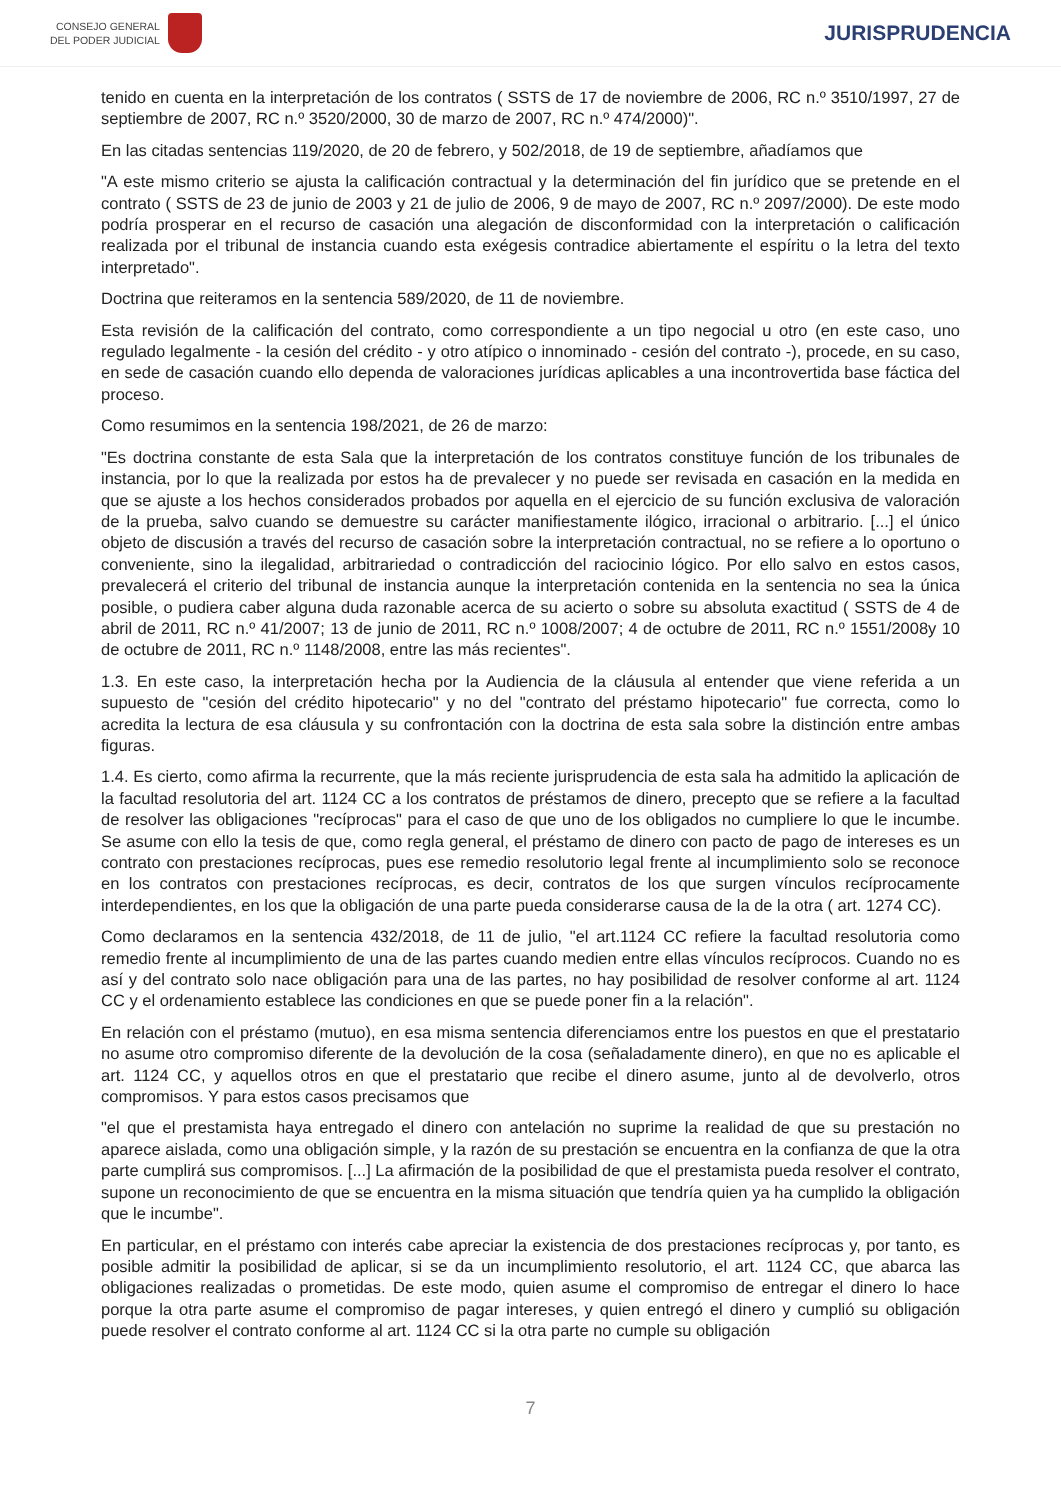CONSEJO GENERAL
DEL PODER JUDICIAL
JURISPRUDENCIA
tenido en cuenta en la interpretación de los contratos ( SSTS de 17 de noviembre de 2006, RC n.º 3510/1997, 27 de septiembre de 2007, RC n.º 3520/2000, 30 de marzo de 2007, RC n.º 474/2000)".
En las citadas sentencias 119/2020, de 20 de febrero, y 502/2018, de 19 de septiembre, añadíamos que
"A este mismo criterio se ajusta la calificación contractual y la determinación del fin jurídico que se pretende en el contrato ( SSTS de 23 de junio de 2003 y 21 de julio de 2006, 9 de mayo de 2007, RC n.º 2097/2000). De este modo podría prosperar en el recurso de casación una alegación de disconformidad con la interpretación o calificación realizada por el tribunal de instancia cuando esta exégesis contradice abiertamente el espíritu o la letra del texto interpretado".
Doctrina que reiteramos en la sentencia 589/2020, de 11 de noviembre.
Esta revisión de la calificación del contrato, como correspondiente a un tipo negocial u otro (en este caso, uno regulado legalmente - la cesión del crédito - y otro atípico o innominado - cesión del contrato -), procede, en su caso, en sede de casación cuando ello dependa de valoraciones jurídicas aplicables a una incontrovertida base fáctica del proceso.
Como resumimos en la sentencia 198/2021, de 26 de marzo:
"Es doctrina constante de esta Sala que la interpretación de los contratos constituye función de los tribunales de instancia, por lo que la realizada por estos ha de prevalecer y no puede ser revisada en casación en la medida en que se ajuste a los hechos considerados probados por aquella en el ejercicio de su función exclusiva de valoración de la prueba, salvo cuando se demuestre su carácter manifiestamente ilógico, irracional o arbitrario. [...] el único objeto de discusión a través del recurso de casación sobre la interpretación contractual, no se refiere a lo oportuno o conveniente, sino la ilegalidad, arbitrariedad o contradicción del raciocinio lógico. Por ello salvo en estos casos, prevalecerá el criterio del tribunal de instancia aunque la interpretación contenida en la sentencia no sea la única posible, o pudiera caber alguna duda razonable acerca de su acierto o sobre su absoluta exactitud ( SSTS de 4 de abril de 2011, RC n.º 41/2007; 13 de junio de 2011, RC n.º 1008/2007; 4 de octubre de 2011, RC n.º 1551/2008y 10 de octubre de 2011, RC n.º 1148/2008, entre las más recientes".
1.3. En este caso, la interpretación hecha por la Audiencia de la cláusula al entender que viene referida a un supuesto de "cesión del crédito hipotecario" y no del "contrato del préstamo hipotecario" fue correcta, como lo acredita la lectura de esa cláusula y su confrontación con la doctrina de esta sala sobre la distinción entre ambas figuras.
1.4. Es cierto, como afirma la recurrente, que la más reciente jurisprudencia de esta sala ha admitido la aplicación de la facultad resolutoria del art. 1124 CC a los contratos de préstamos de dinero, precepto que se refiere a la facultad de resolver las obligaciones "recíprocas" para el caso de que uno de los obligados no cumpliere lo que le incumbe. Se asume con ello la tesis de que, como regla general, el préstamo de dinero con pacto de pago de intereses es un contrato con prestaciones recíprocas, pues ese remedio resolutorio legal frente al incumplimiento solo se reconoce en los contratos con prestaciones recíprocas, es decir, contratos de los que surgen vínculos recíprocamente interdependientes, en los que la obligación de una parte pueda considerarse causa de la de la otra ( art. 1274 CC).
Como declaramos en la sentencia 432/2018, de 11 de julio, "el art.1124 CC refiere la facultad resolutoria como remedio frente al incumplimiento de una de las partes cuando medien entre ellas vínculos recíprocos. Cuando no es así y del contrato solo nace obligación para una de las partes, no hay posibilidad de resolver conforme al art. 1124 CC y el ordenamiento establece las condiciones en que se puede poner fin a la relación".
En relación con el préstamo (mutuo), en esa misma sentencia diferenciamos entre los puestos en que el prestatario no asume otro compromiso diferente de la devolución de la cosa (señaladamente dinero), en que no es aplicable el art. 1124 CC, y aquellos otros en que el prestatario que recibe el dinero asume, junto al de devolverlo, otros compromisos. Y para estos casos precisamos que
"el que el prestamista haya entregado el dinero con antelación no suprime la realidad de que su prestación no aparece aislada, como una obligación simple, y la razón de su prestación se encuentra en la confianza de que la otra parte cumplirá sus compromisos. [...] La afirmación de la posibilidad de que el prestamista pueda resolver el contrato, supone un reconocimiento de que se encuentra en la misma situación que tendría quien ya ha cumplido la obligación que le incumbe".
En particular, en el préstamo con interés cabe apreciar la existencia de dos prestaciones recíprocas y, por tanto, es posible admitir la posibilidad de aplicar, si se da un incumplimiento resolutorio, el art. 1124 CC, que abarca las obligaciones realizadas o prometidas. De este modo, quien asume el compromiso de entregar el dinero lo hace porque la otra parte asume el compromiso de pagar intereses, y quien entregó el dinero y cumplió su obligación puede resolver el contrato conforme al art. 1124 CC si la otra parte no cumple su obligación
7